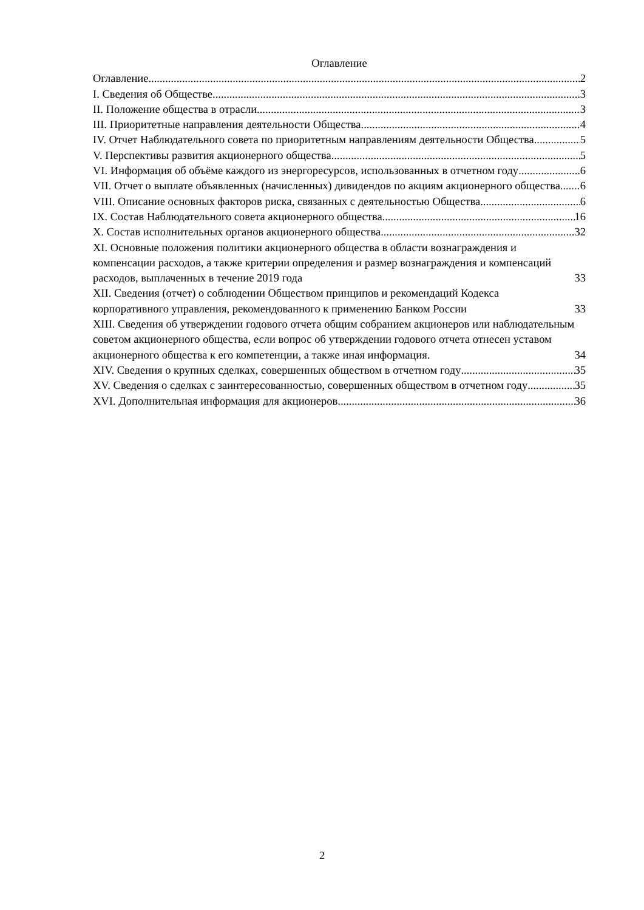Оглавление
Оглавление 2
I. Сведения об Обществе 3
II. Положение общества в отрасли 3
III. Приоритетные направления деятельности Общества 4
IV. Отчет Наблюдательного совета по приоритетным направлениям деятельности Общества 5
V. Перспективы развития акционерного общества 5
VI. Информация об объёме каждого из энергоресурсов, использованных в отчетном году 6
VII. Отчет о выплате объявленных (начисленных) дивидендов по акциям акционерного общества 6
VIII. Описание основных факторов риска, связанных с деятельностью Общества 6
IX. Состав Наблюдательного совета акционерного общества 16
X. Состав исполнительных органов акционерного общества 32
XI. Основные положения политики акционерного общества в области вознаграждения и компенсации расходов, а также критерии определения и размер вознаграждения и компенсаций расходов, выплаченных в течение 2019 года 33
XII. Сведения (отчет) о соблюдении Обществом принципов и рекомендаций Кодекса корпоративного управления, рекомендованного к применению Банком России 33
XIII. Сведения об утверждении годового отчета общим собранием акционеров или наблюдательным советом акционерного общества, если вопрос об утверждении годового отчета отнесен уставом акционерного общества к его компетенции, а также иная информация. 34
XIV. Сведения о крупных сделках, совершенных обществом в отчетном году 35
XV. Сведения о сделках с заинтересованностью, совершенных обществом в отчетном году 35
XVI. Дополнительная информация для акционеров 36
2